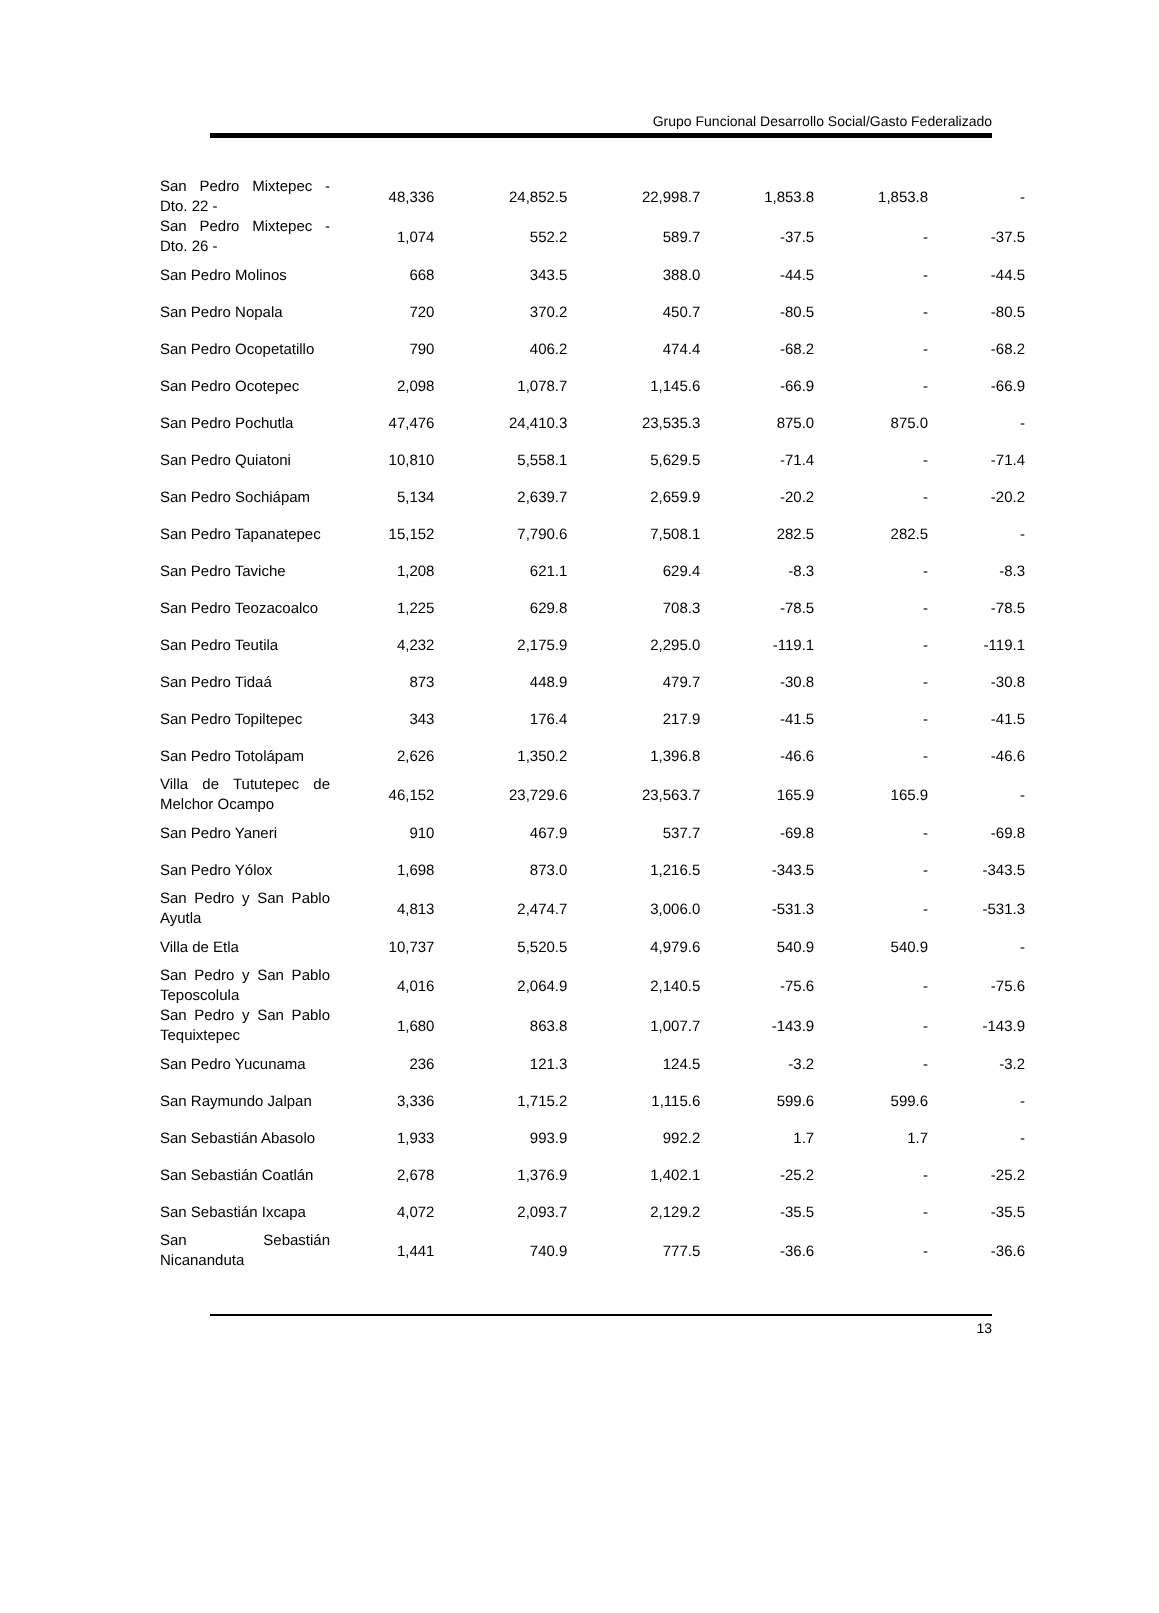Grupo Funcional Desarrollo Social/Gasto Federalizado
| San Pedro Mixtepec - Dto. 22 - | 48,336 | 24,852.5 | 22,998.7 | 1,853.8 | 1,853.8 | - |
| San Pedro Mixtepec - Dto. 26 - | 1,074 | 552.2 | 589.7 | -37.5 | - | -37.5 |
| San Pedro Molinos | 668 | 343.5 | 388.0 | -44.5 | - | -44.5 |
| San Pedro Nopala | 720 | 370.2 | 450.7 | -80.5 | - | -80.5 |
| San Pedro Ocopetatillo | 790 | 406.2 | 474.4 | -68.2 | - | -68.2 |
| San Pedro Ocotepec | 2,098 | 1,078.7 | 1,145.6 | -66.9 | - | -66.9 |
| San Pedro Pochutla | 47,476 | 24,410.3 | 23,535.3 | 875.0 | 875.0 | - |
| San Pedro Quiatoni | 10,810 | 5,558.1 | 5,629.5 | -71.4 | - | -71.4 |
| San Pedro Sochiápam | 5,134 | 2,639.7 | 2,659.9 | -20.2 | - | -20.2 |
| San Pedro Tapanatepec | 15,152 | 7,790.6 | 7,508.1 | 282.5 | 282.5 | - |
| San Pedro Taviche | 1,208 | 621.1 | 629.4 | -8.3 | - | -8.3 |
| San Pedro Teozacoalco | 1,225 | 629.8 | 708.3 | -78.5 | - | -78.5 |
| San Pedro Teutila | 4,232 | 2,175.9 | 2,295.0 | -119.1 | - | -119.1 |
| San Pedro Tidaá | 873 | 448.9 | 479.7 | -30.8 | - | -30.8 |
| San Pedro Topiltepec | 343 | 176.4 | 217.9 | -41.5 | - | -41.5 |
| San Pedro Totolápam | 2,626 | 1,350.2 | 1,396.8 | -46.6 | - | -46.6 |
| Villa de Tututepec de Melchor Ocampo | 46,152 | 23,729.6 | 23,563.7 | 165.9 | 165.9 | - |
| San Pedro Yaneri | 910 | 467.9 | 537.7 | -69.8 | - | -69.8 |
| San Pedro Yólox | 1,698 | 873.0 | 1,216.5 | -343.5 | - | -343.5 |
| San Pedro y San Pablo Ayutla | 4,813 | 2,474.7 | 3,006.0 | -531.3 | - | -531.3 |
| Villa de Etla | 10,737 | 5,520.5 | 4,979.6 | 540.9 | 540.9 | - |
| San Pedro y San Pablo Teposcolula | 4,016 | 2,064.9 | 2,140.5 | -75.6 | - | -75.6 |
| San Pedro y San Pablo Tequixtepec | 1,680 | 863.8 | 1,007.7 | -143.9 | - | -143.9 |
| San Pedro Yucunama | 236 | 121.3 | 124.5 | -3.2 | - | -3.2 |
| San Raymundo Jalpan | 3,336 | 1,715.2 | 1,115.6 | 599.6 | 599.6 | - |
| San Sebastián Abasolo | 1,933 | 993.9 | 992.2 | 1.7 | 1.7 | - |
| San Sebastián Coatlán | 2,678 | 1,376.9 | 1,402.1 | -25.2 | - | -25.2 |
| San Sebastián Ixcapa | 4,072 | 2,093.7 | 2,129.2 | -35.5 | - | -35.5 |
| San Sebastián Nicananduta | 1,441 | 740.9 | 777.5 | -36.6 | - | -36.6 |
13